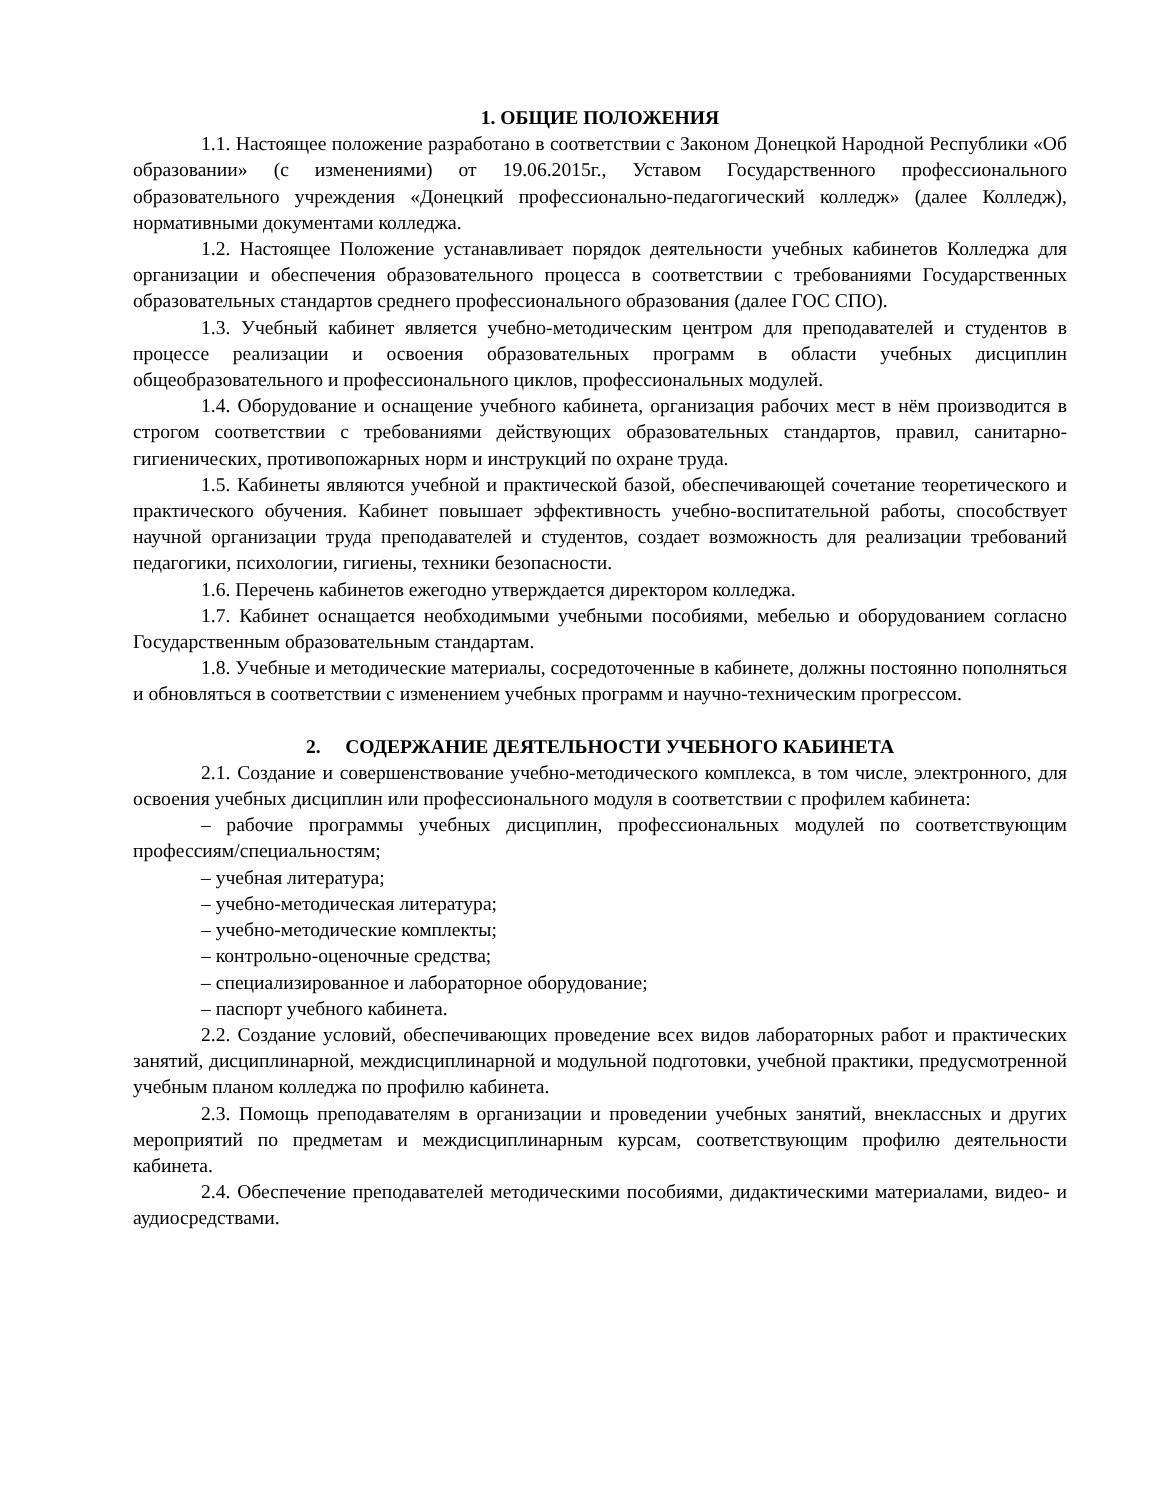1. ОБЩИЕ ПОЛОЖЕНИЯ
1.1. Настоящее положение разработано в соответствии с Законом Донецкой Народной Республики «Об образовании» (с изменениями) от 19.06.2015г., Уставом Государственного профессионального образовательного учреждения «Донецкий профессионально-педагогический колледж» (далее Колледж), нормативными документами колледжа.
1.2. Настоящее Положение устанавливает порядок деятельности учебных кабинетов Колледжа для организации и обеспечения образовательного процесса в соответствии с требованиями Государственных образовательных стандартов среднего профессионального образования (далее ГОС СПО).
1.3. Учебный кабинет является учебно-методическим центром для преподавателей и студентов в процессе реализации и освоения образовательных программ в области учебных дисциплин общеобразовательного и профессионального циклов, профессиональных модулей.
1.4. Оборудование и оснащение учебного кабинета, организация рабочих мест в нём производится в строгом соответствии с требованиями действующих образовательных стандартов, правил, санитарно-гигиенических, противопожарных норм и инструкций по охране труда.
1.5. Кабинеты являются учебной и практической базой, обеспечивающей сочетание теоретического и практического обучения. Кабинет повышает эффективность учебно-воспитательной работы, способствует научной организации труда преподавателей и студентов, создает возможность для реализации требований педагогики, психологии, гигиены, техники безопасности.
1.6. Перечень кабинетов ежегодно утверждается директором колледжа.
1.7. Кабинет оснащается необходимыми учебными пособиями, мебелью и оборудованием согласно Государственным образовательным стандартам.
1.8. Учебные и методические материалы, сосредоточенные в кабинете, должны постоянно пополняться и обновляться в соответствии с изменением учебных программ и научно-техническим прогрессом.
2. СОДЕРЖАНИЕ ДЕЯТЕЛЬНОСТИ УЧЕБНОГО КАБИНЕТА
2.1. Создание и совершенствование учебно-методического комплекса, в том числе, электронного, для освоения учебных дисциплин или профессионального модуля в соответствии с профилем кабинета:
– рабочие программы учебных дисциплин, профессиональных модулей по соответствующим профессиям/специальностям;
– учебная литература;
– учебно-методическая литература;
– учебно-методические комплекты;
– контрольно-оценочные средства;
– специализированное и лабораторное оборудование;
– паспорт учебного кабинета.
2.2. Создание условий, обеспечивающих проведение всех видов лабораторных работ и практических занятий, дисциплинарной, междисциплинарной и модульной подготовки, учебной практики, предусмотренной учебным планом колледжа по профилю кабинета.
2.3. Помощь преподавателям в организации и проведении учебных занятий, внеклассных и других мероприятий по предметам и междисциплинарным курсам, соответствующим профилю деятельности кабинета.
2.4. Обеспечение преподавателей методическими пособиями, дидактическими материалами, видео- и аудиосредствами.